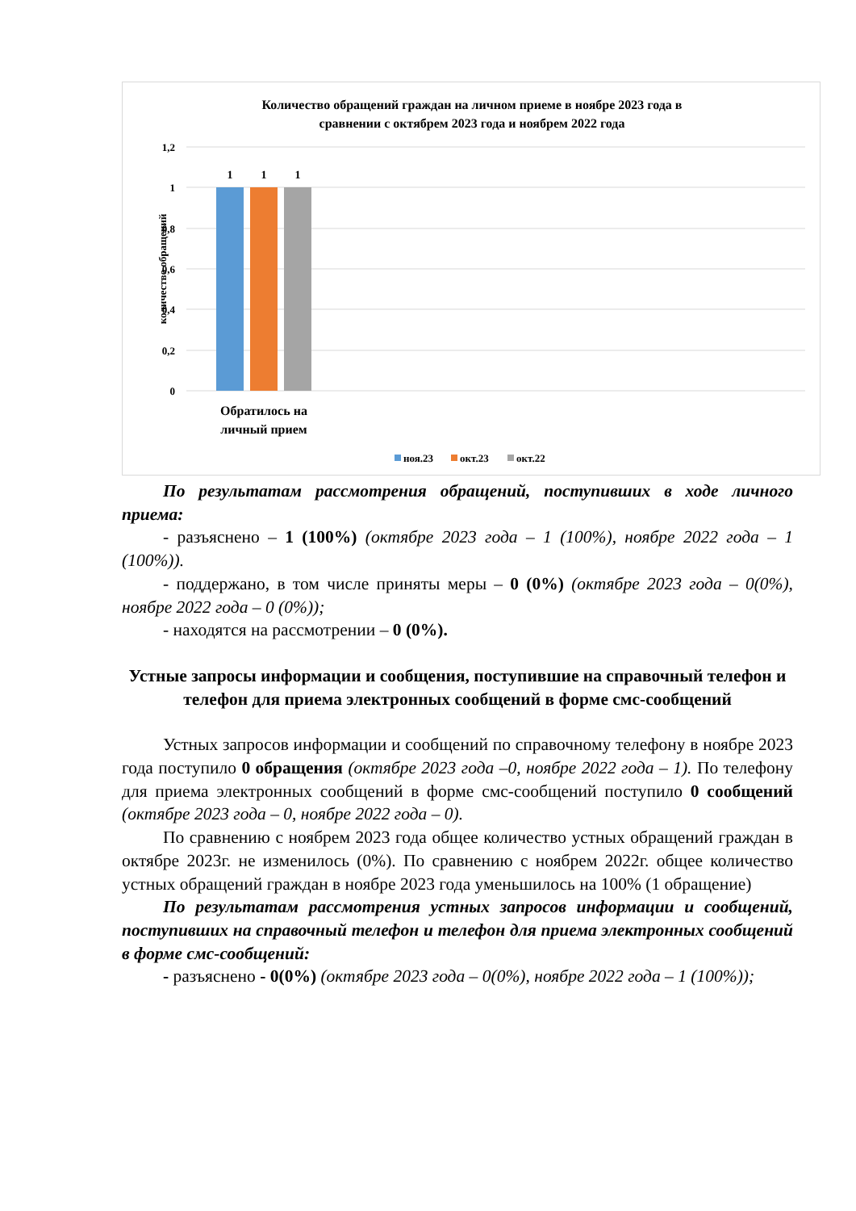Количество обращений граждан на личном приеме в ноябре 2023 года в
сравнении с октябрем 2023 года и ноябрем 2022 года
1,2
1
0,8
0,6
0,4
0,2
0
количество обращений
1
1
1
Обратилось на
личный прием
ноя.23
окт.23
окт.22
По результатам рассмотрения обращений, поступивших в ходе личного приема:
- разъяснено – 1 (100%) (октябре 2023 года – 1 (100%), ноябре 2022 года – 1 (100%)).
- поддержано, в том числе приняты меры – 0 (0%) (октябре 2023 года – 0(0%), ноябре 2022 года – 0 (0%));
- находятся на рассмотрении – 0 (0%).
Устные запросы информации и сообщения, поступившие на справочный телефон и телефон для приема электронных сообщений в форме смс-сообщений
Устных запросов информации и сообщений по справочному телефону в ноябре 2023 года поступило 0 обращения (октябре 2023 года –0, ноябре 2022 года – 1). По телефону для приема электронных сообщений в форме смс-сообщений поступило 0 сообщений (октябре 2023 года – 0, ноябре 2022 года – 0).
По сравнению с ноябрем 2023 года общее количество устных обращений граждан в октябре 2023г. не изменилось (0%). По сравнению с ноябрем 2022г. общее количество устных обращений граждан в ноябре 2023 года уменьшилось на 100% (1 обращение)
По результатам рассмотрения устных запросов информации и сообщений, поступивших на справочный телефон и телефон для приема электронных сообщений в форме смс-сообщений:
- разъяснено - 0(0%) (октябре 2023 года – 0(0%), ноябре 2022 года – 1 (100%));